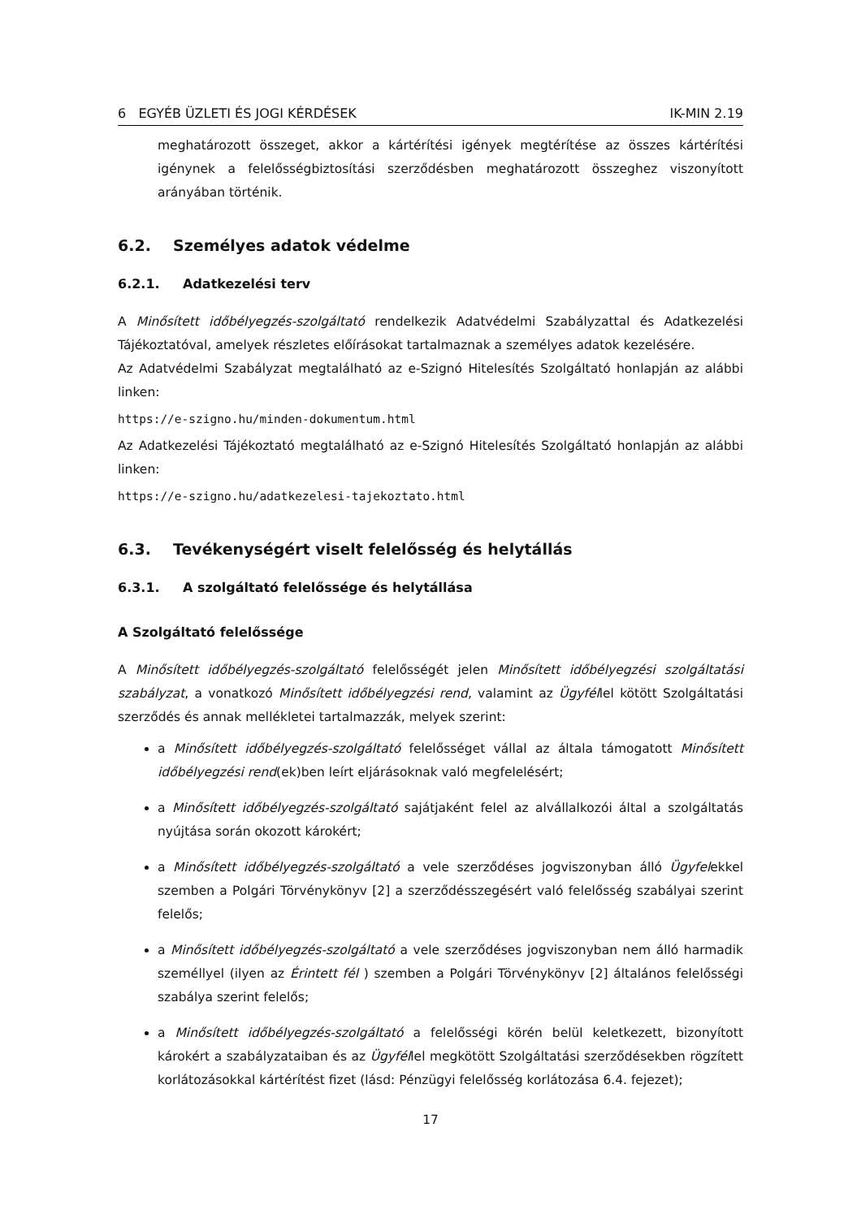6 EGYÉB ÜZLETI ÉS JOGI KÉRDÉSEK IK-MIN 2.19
meghatározott összeget, akkor a kártérítési igények megtérítése az összes kártérítési igénynek a felelősségbiztosítási szerződésben meghatározott összeghez viszonyított arányában történik.
6.2. Személyes adatok védelme
6.2.1. Adatkezelési terv
A Minősített időbélyegzés-szolgáltató rendelkezik Adatvédelmi Szabályzattal és Adatkezelési Tájékoztatóval, amelyek részletes előírásokat tartalmaznak a személyes adatok kezelésére.
Az Adatvédelmi Szabályzat megtalálható az e-Szignó Hitelesítés Szolgáltató honlapján az alábbi linken:
https://e-szigno.hu/minden-dokumentum.html
Az Adatkezelési Tájékoztató megtalálható az e-Szignó Hitelesítés Szolgáltató honlapján az alábbi linken:
https://e-szigno.hu/adatkezelesi-tajekoztato.html
6.3. Tevékenységért viselt felelősség és helytállás
6.3.1. A szolgáltató felelőssége és helytállása
A Szolgáltató felelőssége
A Minősített időbélyegzés-szolgáltató felelősségét jelen Minősített időbélyegzési szolgáltatási szabályzat, a vonatkozó Minősített időbélyegzési rend, valamint az Ügyféllel kötött Szolgáltatási szerződés és annak mellékletei tartalmazzák, melyek szerint:
a Minősített időbélyegzés-szolgáltató felelősséget vállal az általa támogatott Minősített időbélyegzési rend(ek)ben leírt eljárásoknak való megfelelésért;
a Minősített időbélyegzés-szolgáltató sajátjaként felel az alvállalkozói által a szolgáltatás nyújtása során okozott károkért;
a Minősített időbélyegzés-szolgáltató a vele szerződéses jogviszonyban álló Ügyfelekkel szemben a Polgári Törvénykönyv [2] a szerződésszegésért való felelősség szabályai szerint felelős;
a Minősített időbélyegzés-szolgáltató a vele szerződéses jogviszonyban nem álló harmadik személlyel (ilyen az Érintett fél ) szemben a Polgári Törvénykönyv [2] általános felelősségi szabálya szerint felelős;
a Minősített időbélyegzés-szolgáltató a felelősségi körén belül keletkezett, bizonyított károkért a szabályzataiban és az Ügyféllel megkötött Szolgáltatási szerződésekben rögzített korlátozásokkal kártérítést fizet (lásd: Pénzügyi felelősség korlátozása 6.4. fejezet);
17